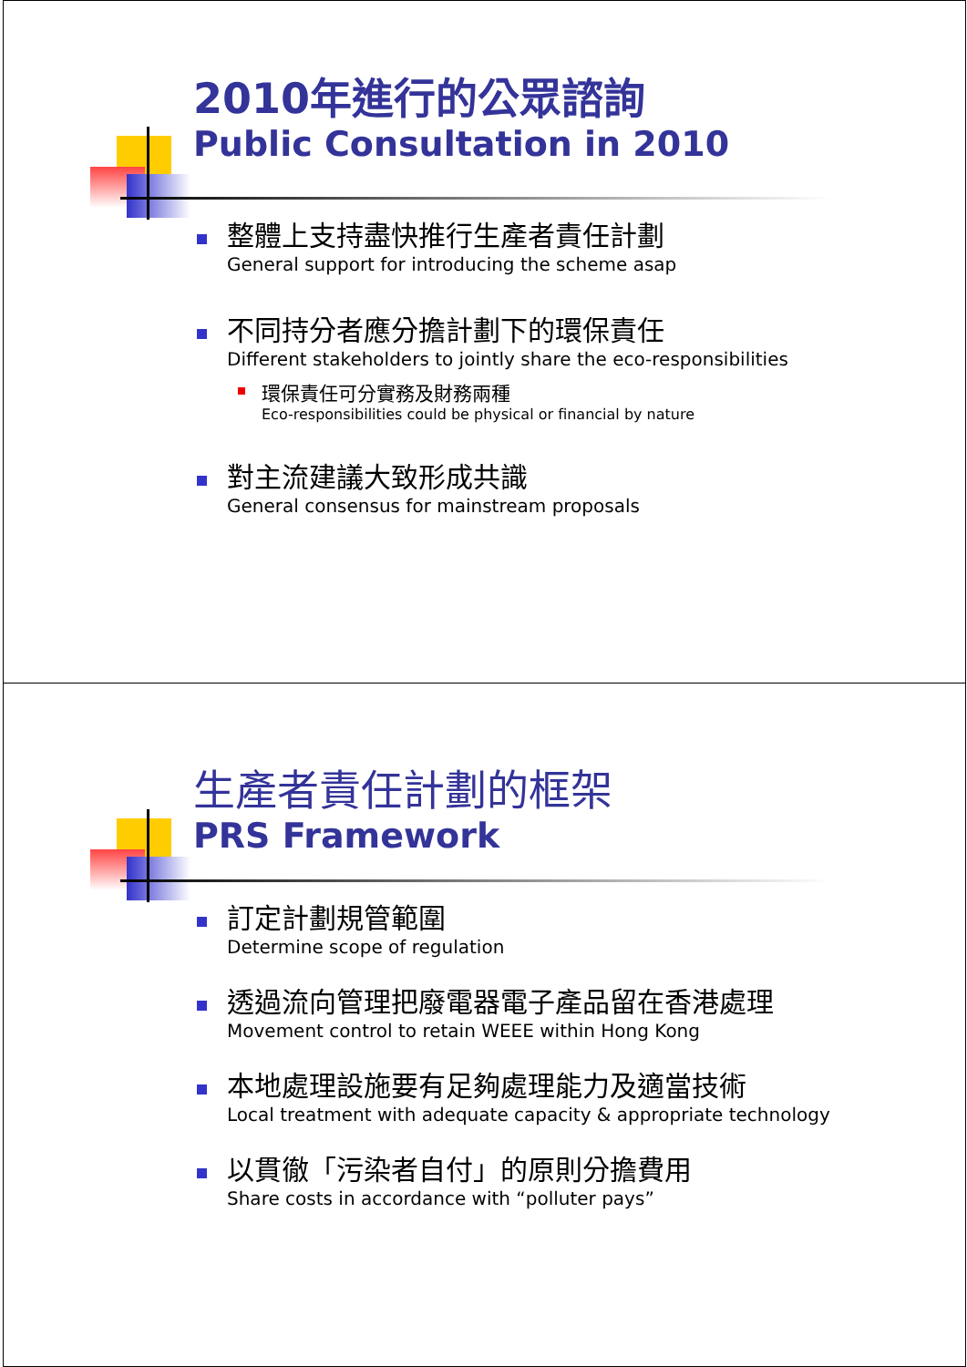2010年進行的公眾諮詢
Public Consultation in 2010
整體上支持盡快推行生產者責任計劃
General support for introducing the scheme asap
不同持分者應分擔計劃下的環保責任
Different stakeholders to jointly share the eco-responsibilities
環保責任可分實務及財務兩種
Eco-responsibilities could be physical or financial by nature
對主流建議大致形成共識
General consensus for mainstream proposals
生產者責任計劃的框架
PRS Framework
訂定計劃規管範圍
Determine scope of regulation
透過流向管理把廢電器電子產品留在香港處理
Movement control to retain WEEE within Hong Kong
本地處理設施要有足夠處理能力及適當技術
Local treatment with adequate capacity & appropriate technology
以貫徹「污染者自付」的原則分擔費用
Share costs in accordance with “polluter pays”